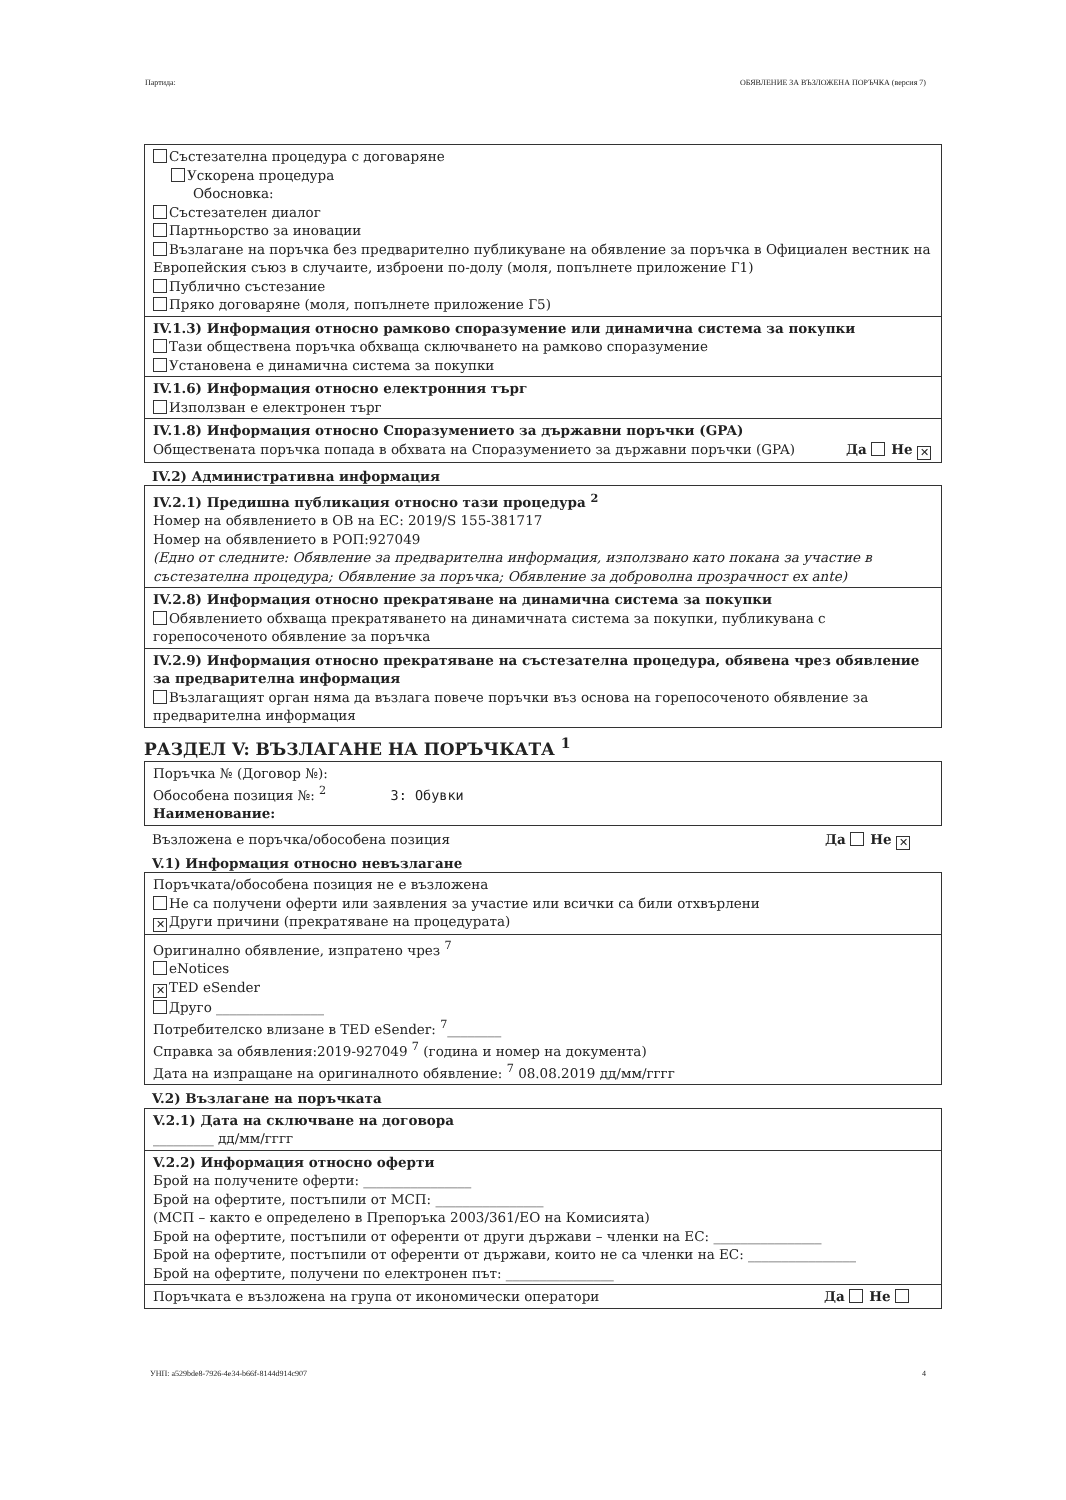Партида: ОБЯВЛЕНИЕ ЗА ВЪЗЛОЖЕНА ПОРЪЧКА (версия 7)
Състезателна процедура с договаряне
Ускорена процедура
Обосновка:
Състезателен диалог
Партньорство за иновации
Възлагане на поръчка без предварително публикуване на обявление за поръчка в Официален вестник на Европейския съюз в случаите, изброени по-долу (моля, попълнете приложение Г1)
Публично състезание
Пряко договаряне (моля, попълнете приложение Г5)
IV.1.3) Информация относно рамково споразумение или динамична система за покупки
Тази обществена поръчка обхваща сключването на рамково споразумение
Установена е динамична система за покупки
IV.1.6) Информация относно електронния търг
Използван е електронен търг
IV.1.8) Информация относно Споразумението за държавни поръчки (GPA)
Обществената поръчка попада в обхвата на Споразумението за държавни поръчки (GPA) Да Не ✕
IV.2) Административна информация
IV.2.1) Предишна публикация относно тази процедура <sup>2</sup>
Номер на обявлението в ОВ на ЕС: 2019/S 155-381717
Номер на обявлението в РОП:927049
(Едно от следните: Обявление за предварителна информация, използвано като покана за участие в състезателна процедура; Обявление за поръчка; Обявление за доброволна прозрачност ex ante)
IV.2.8) Информация относно прекратяване на динамична система за покупки
Обявлението обхваща прекратяването на динамичната система за покупки, публикувана с горепосоченото обявление за поръчка
IV.2.9) Информация относно прекратяване на състезателна процедура, обявена чрез обявление за предварителна информация
Възлагащият орган няма да възлага повече поръчки въз основа на горепосоченото обявление за предварителна информация
РАЗДЕЛ V: ВЪЗЛАГАНЕ НА ПОРЪЧКАТА <sup>1</sup>
Поръчка № (Договор №):
Обособена позиция №: <sup>2</sup> 3: Обувки
Наименование:
Възложена е поръчка/обособена позиция Да Не ✕
V.1) Информация относно невъзлагане
Поръчката/обособена позиция не е възложена
Не са получени оферти или заявления за участие или всички са били отхвърлени
✕ Други причини (прекратяване на процедурата)
Оригинално обявление, изпратено чрез <sup>7</sup>
eNotices
✕ TED eSender
Друго ________________
Потребителско влизане в TED eSender: <sup>7</sup>________
Справка за обявления:2019-927049 <sup>7</sup> (година и номер на документа)
Дата на изпращане на оригиналното обявление: <sup>7</sup> 08.08.2019 дд/мм/гггг
V.2) Възлагане на поръчката
V.2.1) Дата на сключване на договора
_________ дд/мм/гггг
V.2.2) Информация относно оферти
Брой на получените оферти: ________________
Брой на офертите, постъпили от МСП: ________________
(МСП – както е определено в Препоръка 2003/361/ЕО на Комисията)
Брой на офертите, постъпили от оференти от други държави – членки на ЕС: ________________
Брой на офертите, постъпили от оференти от държави, които не са членки на ЕС: ________________
Брой на офертите, получени по електронен път: ________________
Поръчката е възложена на група от икономически оператори Да Не
УНП: a529bde8-7926-4e34-b66f-8144d914c907 4